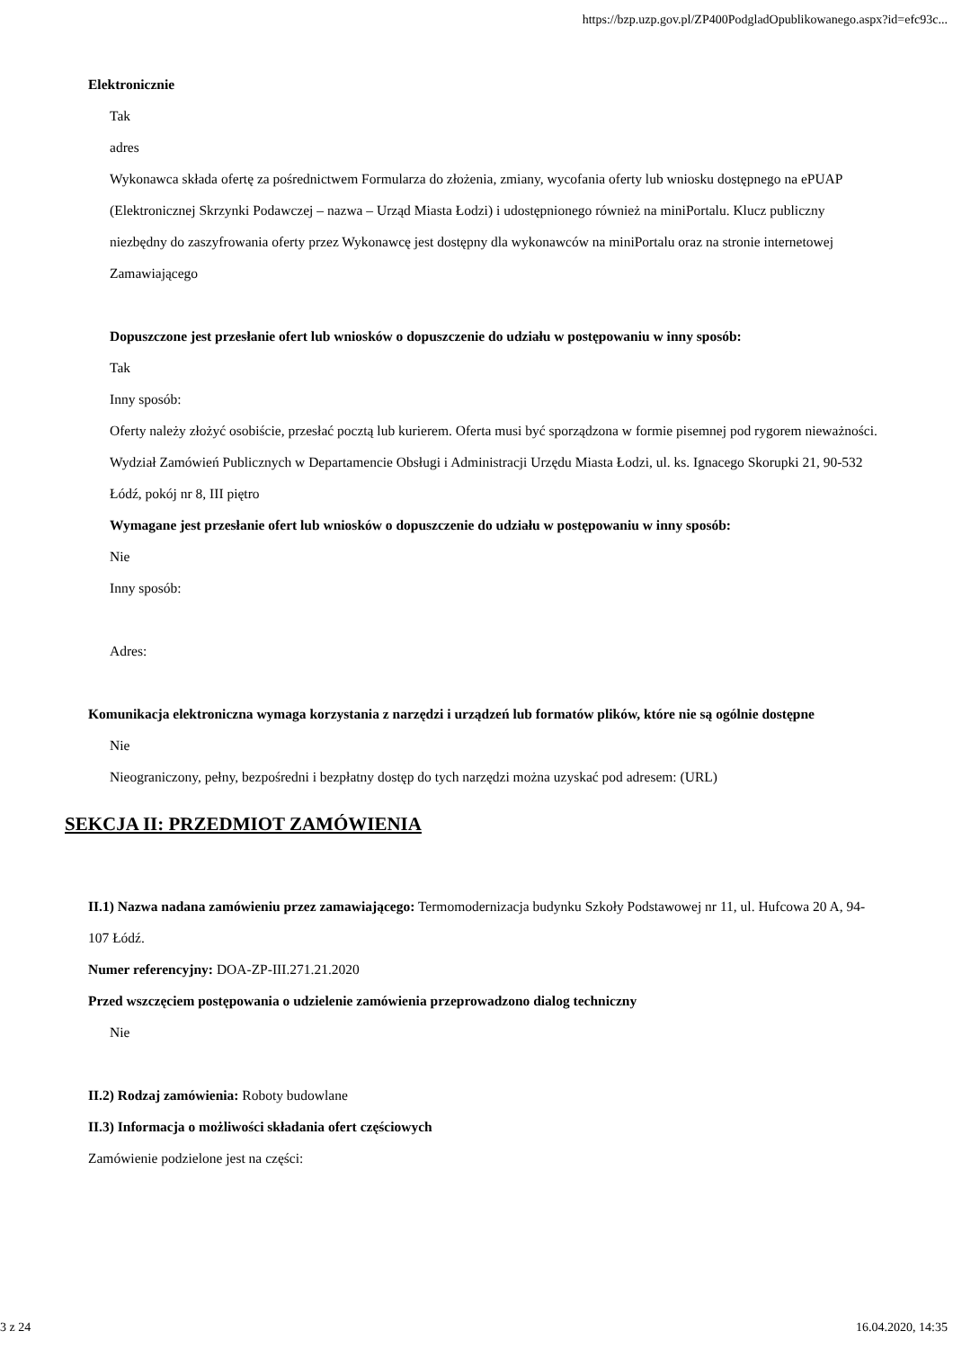https://bzp.uzp.gov.pl/ZP400PodgladOpublikowanego.aspx?id=efc93c...
Elektronicznie
Tak
adres
Wykonawca składa ofertę za pośrednictwem Formularza do złożenia, zmiany, wycofania oferty lub wniosku dostępnego na ePUAP (Elektronicznej Skrzynki Podawczej – nazwa – Urząd Miasta Łodzi) i udostępnionego również na miniPortalu. Klucz publiczny niezbędny do zaszyfrowania oferty przez Wykonawcę jest dostępny dla wykonawców na miniPortalu oraz na stronie internetowej Zamawiającego
Dopuszczone jest przesłanie ofert lub wniosków o dopuszczenie do udziału w postępowaniu w inny sposób:
Tak
Inny sposób:
Oferty należy złożyć osobiście, przesłać pocztą lub kurierem. Oferta musi być sporządzona w formie pisemnej pod rygorem nieważności. Wydział Zamówień Publicznych w Departamencie Obsługi i Administracji Urzędu Miasta Łodzi, ul. ks. Ignacego Skorupki 21, 90-532 Łódź, pokój nr 8, III piętro
Wymagane jest przesłanie ofert lub wniosków o dopuszczenie do udziału w postępowaniu w inny sposób:
Nie
Inny sposób:
Adres:
Komunikacja elektroniczna wymaga korzystania z narzędzi i urządzeń lub formatów plików, które nie są ogólnie dostępne
Nie
Nieograniczony, pełny, bezpośredni i bezpłatny dostęp do tych narzędzi można uzyskać pod adresem: (URL)
SEKCJA II: PRZEDMIOT ZAMÓWIENIA
II.1) Nazwa nadana zamówieniu przez zamawiającego: Termomodernizacja budynku Szkoły Podstawowej nr 11, ul. Hufcowa 20 A, 94-107 Łódź.
Numer referencyjny: DOA-ZP-III.271.21.2020
Przed wszczęciem postępowania o udzielenie zamówienia przeprowadzono dialog techniczny
Nie
II.2) Rodzaj zamówienia: Roboty budowlane
II.3) Informacja o możliwości składania ofert częściowych
Zamówienie podzielone jest na części:
3 z 24 16.04.2020, 14:35